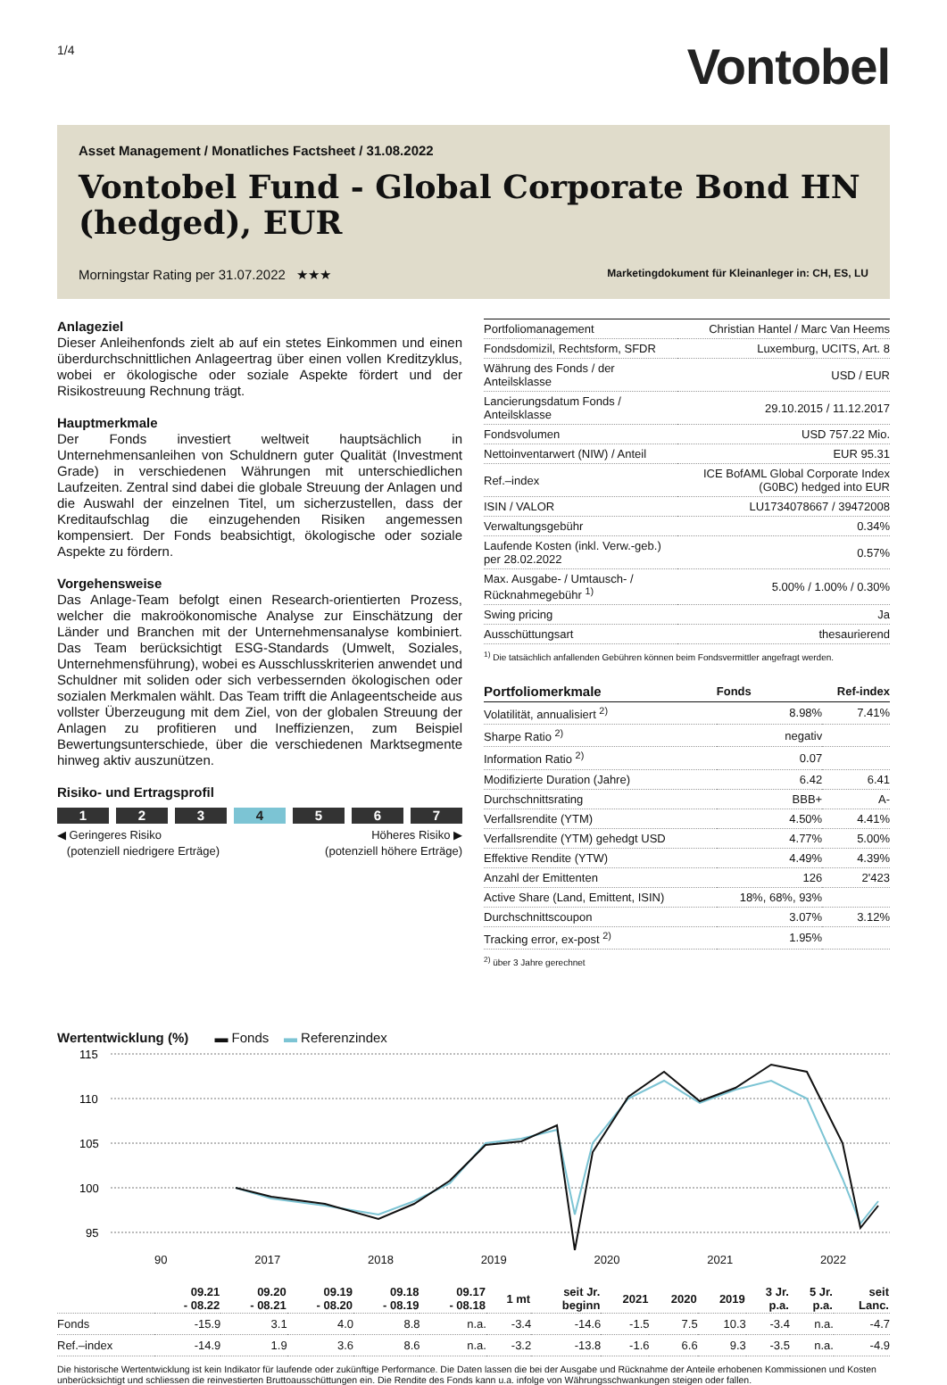1/4
Vontobel
Asset Management / Monatliches Factsheet / 31.08.2022
Vontobel Fund - Global Corporate Bond HN (hedged), EUR
Morningstar Rating per 31.07.2022 ★★★ Marketingdokument für Kleinanleger in: CH, ES, LU
Anlageziel
Dieser Anleihenfonds zielt ab auf ein stetes Einkommen und einen überdurchschnittlichen Anlageertrag über einen vollen Kreditzyklus, wobei er ökologische oder soziale Aspekte fördert und der Risikostreuung Rechnung trägt.
Hauptmerkmale
Der Fonds investiert weltweit hauptsächlich in Unternehmensanleihen von Schuldnern guter Qualität (Investment Grade) in verschiedenen Währungen mit unterschiedlichen Laufzeiten. Zentral sind dabei die globale Streuung der Anlagen und die Auswahl der einzelnen Titel, um sicherzustellen, dass der Kreditaufschlag die einzugehenden Risiken angemessen kompensiert. Der Fonds beabsichtigt, ökologische oder soziale Aspekte zu fördern.
Vorgehensweise
Das Anlage-Team befolgt einen Research-orientierten Prozess, welcher die makroökonomische Analyse zur Einschätzung der Länder und Branchen mit der Unternehmensanalyse kombiniert. Das Team berücksichtigt ESG-Standards (Umwelt, Soziales, Unternehmensführung), wobei es Ausschlusskriterien anwendet und Schuldner mit soliden oder sich verbessernden ökologischen oder sozialen Merkmalen wählt. Das Team trifft die Anlageentscheide aus vollster Überzeugung mit dem Ziel, von der globalen Streuung der Anlagen zu profitieren und Ineffizienzen, zum Beispiel Bewertungsunterschiede, über die verschiedenen Marktsegmente hinweg aktiv auszunützen.
Risiko- und Ertragsprofil
1 2 3 4 5 6 7
◀ Geringeres Risiko
(potenziell niedrigere Erträge) Höheres Risiko ▶
(potenziell höhere Erträge)
| Portfoliomanagement | Christian Hantel / Marc Van Heems |
| Fondsdomizil, Rechtsform, SFDR | Luxemburg, UCITS, Art. 8 |
| Währung des Fonds / der Anteilsklasse | USD / EUR |
| Lancierungsdatum Fonds / Anteilsklasse | 29.10.2015 / 11.12.2017 |
| Fondsvolumen | USD 757.22 Mio. |
| Nettoinventarwert (NIW) / Anteil | EUR 95.31 |
| Ref.–index | ICE BofAML Global Corporate Index (G0BC) hedged into EUR |
| ISIN / VALOR | LU1734078667 / 39472008 |
| Verwaltungsgebühr | 0.34% |
| Laufende Kosten (inkl. Verw.-geb.) per 28.02.2022 | 0.57% |
| Max. Ausgabe- / Umtausch- / Rücknahmegebühr <sup>1)</sup> | 5.00% / 1.00% / 0.30% |
| Swing pricing | Ja |
| Ausschüttungsart | thesaurierend |
<sup>1)</sup> Die tatsächlich anfallenden Gebühren können beim Fondsvermittler angefragt werden.
| Portfoliomerkmale | Fonds | Ref-index |
| Volatilität, annualisiert <sup>2)</sup> | 8.98% | 7.41% |
| Sharpe Ratio <sup>2)</sup> | negativ | |
| Information Ratio <sup>2)</sup> | 0.07 | |
| Modifizierte Duration (Jahre) | 6.42 | 6.41 |
| Durchschnittsrating | BBB+ | A- |
| Verfallsrendite (YTM) | 4.50% | 4.41% |
| Verfallsrendite (YTM) gehedgt USD | 4.77% | 5.00% |
| Effektive Rendite (YTW) | 4.49% | 4.39% |
| Anzahl der Emittenten | 126 | 2'423 |
| Active Share (Land, Emittent, ISIN) | 18%, 68%, 93% | |
| Durchschnittscoupon | 3.07% | 3.12% |
| Tracking error, ex-post <sup>2)</sup> | 1.95% | |
<sup>2)</sup> über 3 Jahre gerechnet
Wertentwicklung (%) ▬ Fonds ▬ Referenzindex
115
110
105
100
95
90
2017
90 2017 2018 2019 2020 2021 2022
| | 09.21 - 08.22 | 09.20 - 08.21 | 09.19 - 08.20 | 09.18 - 08.19 | 09.17 - 08.18 | 1 mt | seit Jr. beginn | 2021 | 2020 | 2019 | 3 Jr. p.a. | 5 Jr. p.a. | seit Lanc. |
| --- | --- | --- | --- | --- | --- | --- | --- | --- | --- | --- | --- | --- | --- |
| Fonds | -15.9 | 3.1 | 4.0 | 8.8 | n.a. | -3.4 | -14.6 | -1.5 | 7.5 | 10.3 | -3.4 | n.a. | -4.7 |
| Ref.–index | -14.9 | 1.9 | 3.6 | 8.6 | n.a. | -3.2 | -13.8 | -1.6 | 6.6 | 9.3 | -3.5 | n.a. | -4.9 |
Die historische Wertentwicklung ist kein Indikator für laufende oder zukünftige Performance. Die Daten lassen die bei der Ausgabe und Rücknahme der Anteile erhobenen Kommissionen und Kosten unberücksichtigt und schliessen die reinvestierten Bruttoausschüttungen ein. Die Rendite des Fonds kann u.a. infolge von Währungsschwankungen steigen oder fallen.